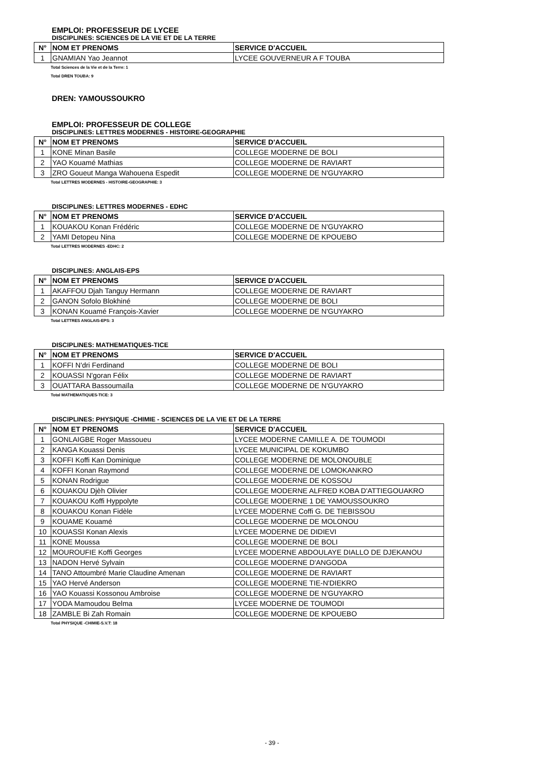EMPLOI: PROFESSEUR DE LYCEE
DISCIPLINES: SCIENCES DE LA VIE ET DE LA TERRE
| N° | NOM ET PRENOMS | SERVICE D'ACCUEIL |
| --- | --- | --- |
| 1 | GNAMIAN Yao Jeannot | LYCEE GOUVERNEUR A F TOUBA |
Total Sciences de la Vie et de la Terre: 1
Total DREN TOUBA: 9
DREN: YAMOUSSOUKRO
EMPLOI: PROFESSEUR DE COLLEGE
DISCIPLINES: LETTRES MODERNES - HISTOIRE-GEOGRAPHIE
| N° | NOM ET PRENOMS | SERVICE D'ACCUEIL |
| --- | --- | --- |
| 1 | KONE Minan Basile | COLLEGE MODERNE DE BOLI |
| 2 | YAO Kouamé Mathias | COLLEGE MODERNE DE RAVIART |
| 3 | ZRO Goueut Manga Wahouena Espedit | COLLEGE MODERNE DE N'GUYAKRO |
Total LETTRES MODERNES - HISTOIRE-GEOGRAPHIE: 3
DISCIPLINES: LETTRES MODERNES - EDHC
| N° | NOM ET PRENOMS | SERVICE D'ACCUEIL |
| --- | --- | --- |
| 1 | KOUAKOU Konan Frédéric | COLLEGE MODERNE DE N'GUYAKRO |
| 2 | YAMI Detopeu Nina | COLLEGE MODERNE DE KPOUEBO |
Total LETTRES MODERNES -EDHC: 2
DISCIPLINES: ANGLAIS-EPS
| N° | NOM ET PRENOMS | SERVICE D'ACCUEIL |
| --- | --- | --- |
| 1 | AKAFFOU Djah Tanguy Hermann | COLLEGE MODERNE DE RAVIART |
| 2 | GANON Sofolo Blokhiné | COLLEGE MODERNE DE BOLI |
| 3 | KONAN Kouamé François-Xavier | COLLEGE MODERNE DE N'GUYAKRO |
Total LETTRES ANGLAIS-EPS: 3
DISCIPLINES: MATHEMATIQUES-TICE
| N° | NOM ET PRENOMS | SERVICE D'ACCUEIL |
| --- | --- | --- |
| 1 | KOFFI N'dri Ferdinand | COLLEGE MODERNE DE BOLI |
| 2 | KOUASSI N'goran Félix | COLLEGE MODERNE DE RAVIART |
| 3 | OUATTARA Bassoumaïla | COLLEGE MODERNE DE N'GUYAKRO |
Total MATHEMATIQUES-TICE: 3
DISCIPLINES: PHYSIQUE -CHIMIE - SCIENCES DE LA VIE ET DE LA TERRE
| N° | NOM ET PRENOMS | SERVICE D'ACCUEIL |
| --- | --- | --- |
| 1 | GONLAIGBE Roger Massoueu | LYCEE MODERNE CAMILLE A. DE TOUMODI |
| 2 | KANGA Kouassi Denis | LYCEE MUNICIPAL DE KOKUMBO |
| 3 | KOFFI Koffi Kan Dominique | COLLEGE MODERNE DE MOLONOUBLE |
| 4 | KOFFI Konan Raymond | COLLEGE MODERNE DE LOMOKANKRO |
| 5 | KONAN Rodrigue | COLLEGE MODERNE DE KOSSOU |
| 6 | KOUAKOU Djèh Olivier | COLLEGE MODERNE ALFRED KOBA D'ATTIEGOUAKRO |
| 7 | KOUAKOU Koffi Hyppolyte | COLLEGE MODERNE 1 DE YAMOUSSOUKRO |
| 8 | KOUAKOU Konan Fidèle | LYCEE MODERNE Coffi G. DE TIEBISSOU |
| 9 | KOUAME Kouamé | COLLEGE MODERNE DE MOLONOU |
| 10 | KOUASSI Konan Alexis | LYCEE MODERNE DE DIDIEVI |
| 11 | KONE Moussa | COLLEGE MODERNE DE BOLI |
| 12 | MOUROUFIE Koffi Georges | LYCEE MODERNE ABDOULAYE DIALLO DE DJEKANOU |
| 13 | NADON Hervé Sylvain | COLLEGE MODERNE D'ANGODA |
| 14 | TANO Attoumbré Marie Claudine Amenan | COLLEGE MODERNE DE RAVIART |
| 15 | YAO Hervé Anderson | COLLEGE MODERNE TIE-N'DIEKRO |
| 16 | YAO Kouassi Kossonou Ambroise | COLLEGE MODERNE DE N'GUYAKRO |
| 17 | YODA Mamoudou Belma | LYCEE MODERNE DE TOUMODI |
| 18 | ZAMBLE Bi Zah Romain | COLLEGE MODERNE DE KPOUEBO |
Total PHYSIQUE -CHIMIE-S.V.T: 18
- 39 -